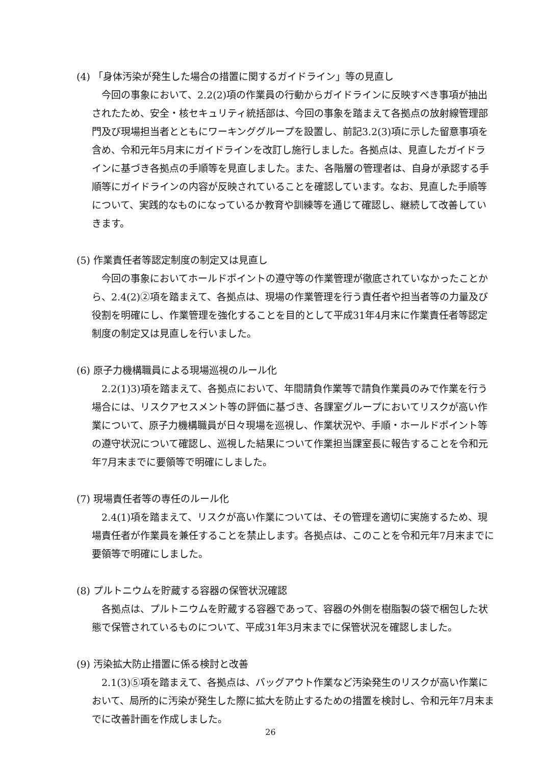(4) 「身体汚染が発生した場合の措置に関するガイドライン」等の見直し
今回の事象において、2.2(2)項の作業員の行動からガイドラインに反映すべき事項が抽出されたため、安全・核セキュリティ統括部は、今回の事象を踏まえて各拠点の放射線管理部門及び現場担当者とともにワーキンググループを設置し、前記3.2(3)項に示した留意事項を含め、令和元年5月末にガイドラインを改訂し施行しました。各拠点は、見直したガイドラインに基づき各拠点の手順等を見直しました。また、各階層の管理者は、自身が承認する手順等にガイドラインの内容が反映されていることを確認しています。なお、見直した手順等について、実践的なものになっているか教育や訓練等を通じて確認し、継続して改善していきます。
(5) 作業責任者等認定制度の制定又は見直し
今回の事象においてホールドポイントの遵守等の作業管理が徹底されていなかったことから、2.4(2)②項を踏まえて、各拠点は、現場の作業管理を行う責任者や担当者等の力量及び役割を明確にし、作業管理を強化することを目的として平成31年4月末に作業責任者等認定制度の制定又は見直しを行いました。
(6) 原子力機構職員による現場巡視のルール化
2.2(1)3)項を踏まえて、各拠点において、年間請負作業等で請負作業員のみで作業を行う場合には、リスクアセスメント等の評価に基づき、各課室グループにおいてリスクが高い作業について、原子力機構職員が日々現場を巡視し、作業状況や、手順・ホールドポイント等の遵守状況について確認し、巡視した結果について作業担当課室長に報告することを令和元年7月末までに要領等で明確にしました。
(7) 現場責任者等の専任のルール化
2.4(1)項を踏まえて、リスクが高い作業については、その管理を適切に実施するため、現場責任者が作業員を兼任することを禁止します。各拠点は、このことを令和元年7月末までに要領等で明確にしました。
(8) プルトニウムを貯蔵する容器の保管状況確認
各拠点は、プルトニウムを貯蔵する容器であって、容器の外側を樹脂製の袋で梱包した状態で保管されているものについて、平成31年3月末までに保管状況を確認しました。
(9) 汚染拡大防止措置に係る検討と改善
2.1(3)⑤項を踏まえて、各拠点は、バッグアウト作業など汚染発生のリスクが高い作業において、局所的に汚染が発生した際に拡大を防止するための措置を検討し、令和元年7月末までに改善計画を作成しました。
26